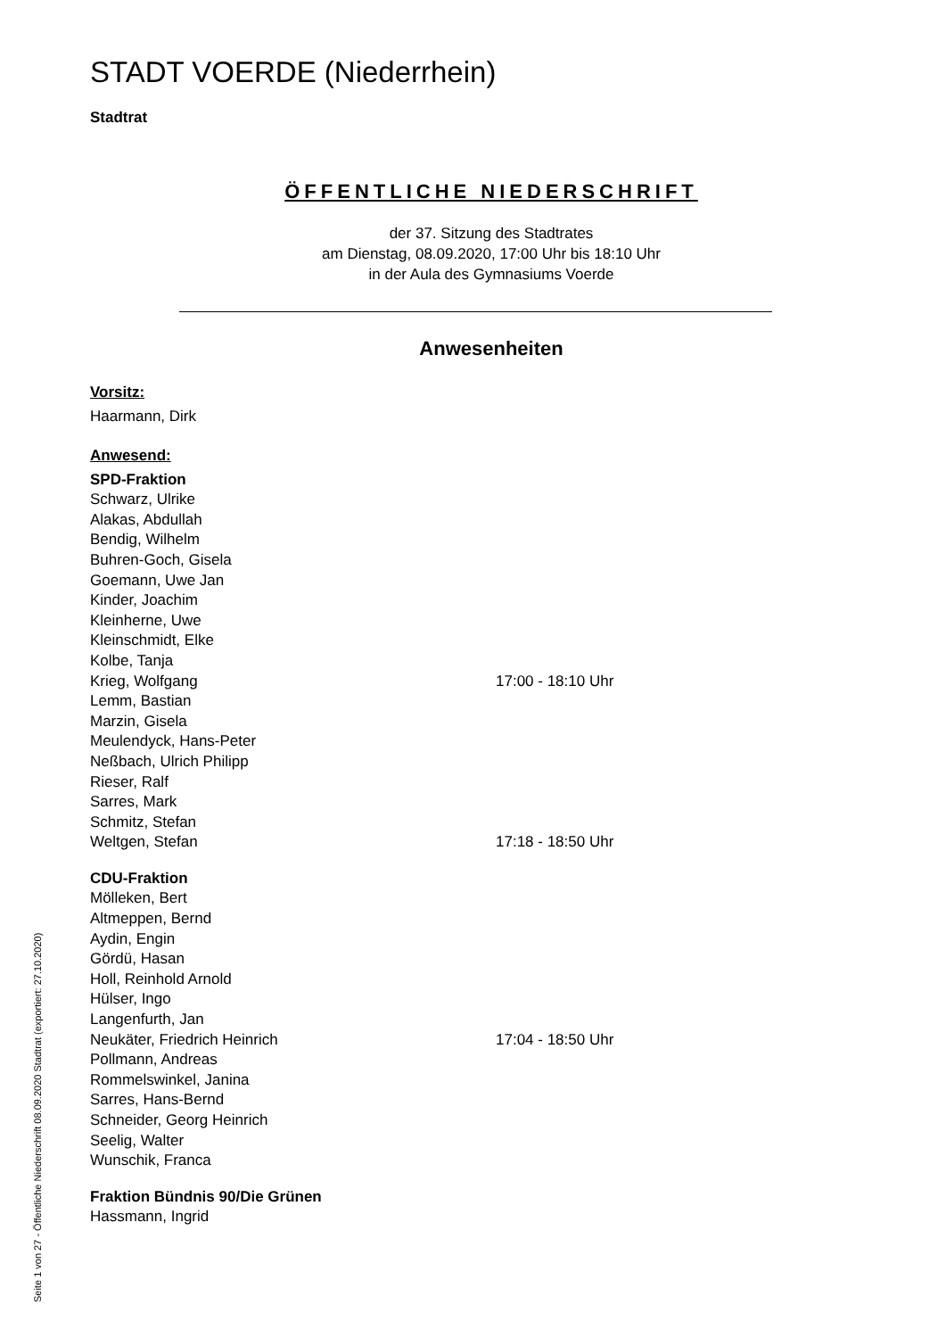STADT VOERDE (Niederrhein)
Stadtrat
ÖFFENTLICHE NIEDERSCHRIFT
der 37. Sitzung des Stadtrates
am Dienstag, 08.09.2020, 17:00 Uhr bis 18:10 Uhr
in der Aula des Gymnasiums Voerde
Anwesenheiten
Vorsitz:
Haarmann, Dirk
Anwesend:
SPD-Fraktion
Schwarz, Ulrike
Alakas, Abdullah
Bendig, Wilhelm
Buhren-Goch, Gisela
Goemann, Uwe Jan
Kinder, Joachim
Kleinherne, Uwe
Kleinschmidt, Elke
Kolbe, Tanja
Krieg, Wolfgang 17:00 - 18:10 Uhr
Lemm, Bastian
Marzin, Gisela
Meulendyck, Hans-Peter
Neßbach, Ulrich Philipp
Rieser, Ralf
Sarres, Mark
Schmitz, Stefan
Weltgen, Stefan 17:18 - 18:50 Uhr
CDU-Fraktion
Mölleken, Bert
Altmeppen, Bernd
Aydin, Engin
Gördü, Hasan
Holl, Reinhold Arnold
Hülser, Ingo
Langenfurth, Jan
Neukäter, Friedrich Heinrich 17:04 - 18:50 Uhr
Pollmann, Andreas
Rommelswinkel, Janina
Sarres, Hans-Bernd
Schneider, Georg Heinrich
Seelig, Walter
Wunschik, Franca
Fraktion Bündnis 90/Die Grünen
Hassmann, Ingrid
Seite 1 von 27 - Öffentliche Niederschrift 08.09.2020 Stadtrat (exportiert: 27.10.2020)